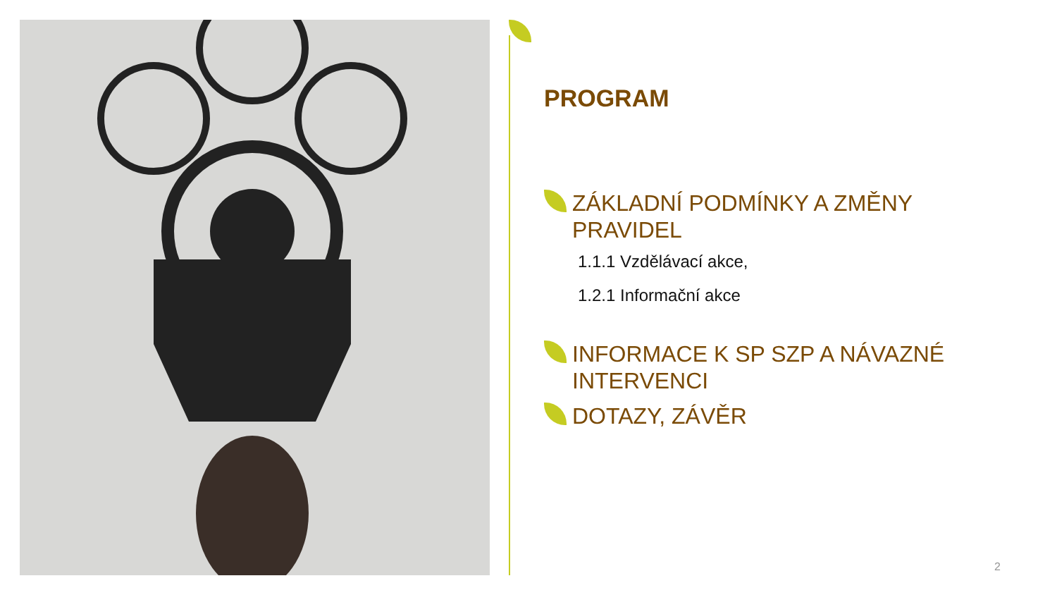PROGRAM
ZÁKLADNÍ PODMÍNKY A ZMĚNY PRAVIDEL
1.1.1 Vzdělávací akce,
1.2.1 Informační akce
INFORMACE K SP SZP A NÁVAZNÉ INTERVENCI
DOTAZY, ZÁVĚR
2